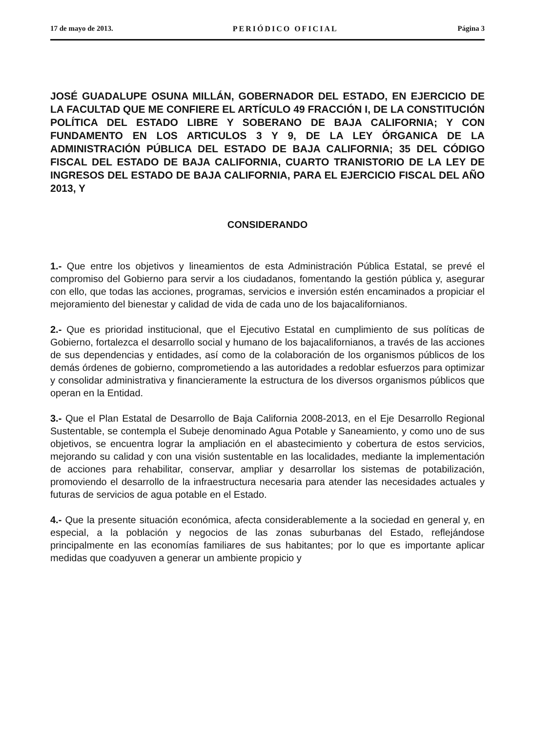17 de mayo de 2013. PERIÓDICO OFICIAL Página 3
JOSÉ GUADALUPE OSUNA MILLÁN, GOBERNADOR DEL ESTADO, EN EJERCICIO DE LA FACULTAD QUE ME CONFIERE EL ARTÍCULO 49 FRACCIÓN I, DE LA CONSTITUCIÓN POLÍTICA DEL ESTADO LIBRE Y SOBERANO DE BAJA CALIFORNIA; Y CON FUNDAMENTO EN LOS ARTICULOS 3 Y 9, DE LA LEY ÓRGANICA DE LA ADMINISTRACIÓN PÚBLICA DEL ESTADO DE BAJA CALIFORNIA; 35 DEL CÓDIGO FISCAL DEL ESTADO DE BAJA CALIFORNIA, CUARTO TRANISTORIO DE LA LEY DE INGRESOS DEL ESTADO DE BAJA CALIFORNIA, PARA EL EJERCICIO FISCAL DEL AÑO 2013, Y
CONSIDERANDO
1.- Que entre los objetivos y lineamientos de esta Administración Pública Estatal, se prevé el compromiso del Gobierno para servir a los ciudadanos, fomentando la gestión pública y, asegurar con ello, que todas las acciones, programas, servicios e inversión estén encaminados a propiciar el mejoramiento del bienestar y calidad de vida de cada uno de los bajacalifornianos.
2.- Que es prioridad institucional, que el Ejecutivo Estatal en cumplimiento de sus políticas de Gobierno, fortalezca el desarrollo social y humano de los bajacalifornianos, a través de las acciones de sus dependencias y entidades, así como de la colaboración de los organismos públicos de los demás órdenes de gobierno, comprometiendo a las autoridades a redoblar esfuerzos para optimizar y consolidar administrativa y financieramente la estructura de los diversos organismos públicos que operan en la Entidad.
3.- Que el Plan Estatal de Desarrollo de Baja California 2008-2013, en el Eje Desarrollo Regional Sustentable, se contempla el Subeje denominado Agua Potable y Saneamiento, y como uno de sus objetivos, se encuentra lograr la ampliación en el abastecimiento y cobertura de estos servicios, mejorando su calidad y con una visión sustentable en las localidades, mediante la implementación de acciones para rehabilitar, conservar, ampliar y desarrollar los sistemas de potabilización, promoviendo el desarrollo de la infraestructura necesaria para atender las necesidades actuales y futuras de servicios de agua potable en el Estado.
4.- Que la presente situación económica, afecta considerablemente a la sociedad en general y, en especial, a la población y negocios de las zonas suburbanas del Estado, reflejándose principalmente en las economías familiares de sus habitantes; por lo que es importante aplicar medidas que coadyuven a generar un ambiente propicio y